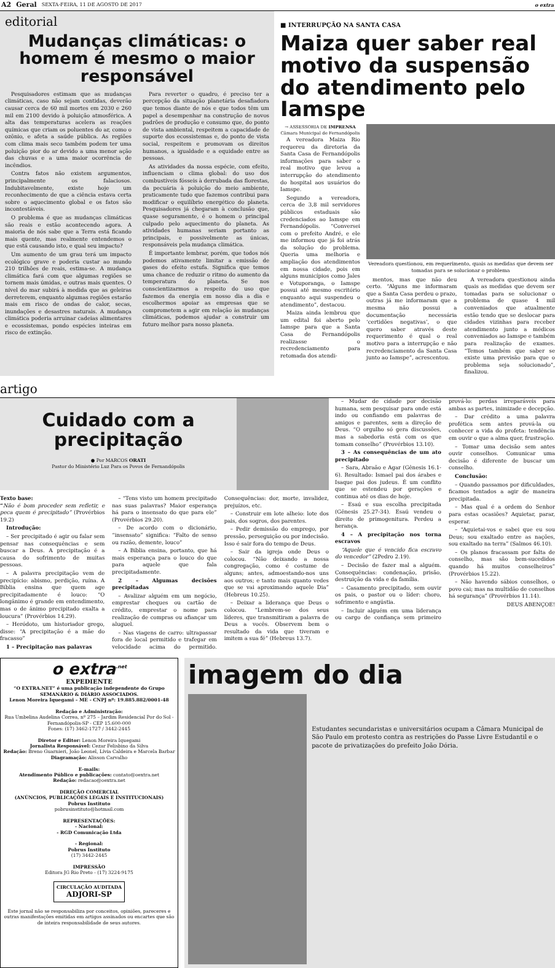A2 Geral SEXTA-FEIRA, 11 DE AGOSTO DE 2017 o extra
editorial
Mudanças climáticas: o homem é mesmo o maior responsável
Pesquisadores estimam que as mudanças climáticas, caso não sejam contidas, deverão causar cerca de 60 mil mortes em 2030 e 260 mil em 2100 devido à poluição atmosférica. A alta das temperaturas acelera as reações químicas que criam os poluentes do ar, como o ozônio, e afeta a saúde pública. As regiões com clima mais seco também podem ter uma poluição pior do ar devido a uma menor ação das chuvas e a uma maior ocorrência de incêndios.
Contra fatos não existem argumentos, principalmente os falaciosos. Indubitavelmente, existe hoje um reconhecimento de que a ciência estava certa sobre o aquecimento global e os fatos são incontestáveis.
O problema é que as mudanças climáticas são reais e estão acontecendo agora. A maioria de nós sabe que a Terra está ficando mais quente, mas realmente entendemos o que está causando isto, e qual seu impacto?
Um aumento de um grau terá um impacto ecológico grave e poderia custar ao mundo 210 trilhões de reais, estima-se. A mudança climática fará com que algumas regiões se tornem mais úmidas, e outras mais quentes. O nível do mar subirá à medida que as geleiras derreterem, enquanto algumas regiões estarão mais em risco de ondas de calor, secas, inundações e desastres naturais. A mudança climática poderia arruinar cadeias alimentares e ecossistemas, pondo espécies inteiras em risco de extinção.
Para reverter o quadro, é preciso ter a percepção da situação planetária desafiadora que temos diante de nós e que todos têm um papel a desempenhar na construção de novos padrões de produção e consumo que, do ponto de vista ambiental, respeitem a capacidade de suporte dos ecossistemas e, do ponto de vista social, respeitem e promovam os direitos humanos, a igualdade e a equidade entre as pessoas.
As atividades da nossa espécie, com efeito, influenciam o clima global: do uso dos combustíveis fósseis à derrubada das florestas, da pecuária à poluição do meio ambiente, praticamente tudo que fazemos contribui para modificar o equilíbrio energético do planeta. Pesquisadores já chegaram à conclusão que, quase seguramente, é o homem o principal culpado pelo aquecimento do planeta. As atividades humanas seriam portanto as principais, e possivelmente as únicas, responsáveis pela mudança climática.
É importante lembrar, porém, que todos nós podemos ativamente limitar a emissão de gases do efeito estufa. Significa que temos uma chance de reduzir o ritmo do aumento da temperatura do planeta. Se nos conscientizarmos a respeito do uso que fazemos da energia em nosso dia a dia e escolhermos apoiar as empresas que se comprometem a agir em relação às mudanças climáticas, podemos ajudar a construir um futuro melhor para nosso planeta.
■ INTERRUPÇÃO NA SANTA CASA
Maiza quer saber real motivo da suspensão do atendimento pelo Iamspe
→ ASSESSORIA DE IMPRENSA
Câmara Municipal de Fernandópolis
A vereadora Maiza Rio requereu da diretoria da Santa Casa de Fernandópolis informações para saber o real motivo que levou a interrupção do atendimento do hospital aos usuários do Iamspe.
Segundo a vereadora, cerca de 3,8 mil servidores públicos estaduais são credenciados ao Iamspe em Fernandópolis. “Conversei com o prefeito André, e ele me informou que já foi atrás da solução do problema. Queria uma melhoria e ampliação dos atendimentos em nossa cidade, pois em alguns municípios como Jales e Votuporanga, o Iamspe possui até mesmo escritório enquanto aqui suspendeu o atendimento”, destacou.
Maiza ainda lembrou que um edital foi aberto pelo Iamspe para que a Santa Casa de Fernandópolis realizasse o recredenciamento para retomada dos atendi-
Vereadora questionou, em requerimento, quais as medidas que devem ser tomadas para se solucionar o problema
mentos, mas que não deu certo. “Alguns me informaram que a Santa Casa perdeu o prazo, outras já me informaram que a mesma não possui a documentação necessária ‘certidões negativas’, o que quero saber através deste requerimento é qual o real motivo para a interrupção e não recredenciamento da Santa Casa junto ao Iamspe”, acrescentou.
A vereadora questionou ainda quais as medidas que devem ser tomadas para se solucionar o problema de quase 4 mil conveniados que atualmente estão tendo que se deslocar para cidades vizinhas para receber atendimento junto a médicos conveniados ao Iamspe e também para realização de exames. “Temos também que saber se existe uma previsão para que o problema seja solucionado”, finalizou.
artigo
Cuidado com a precipitação
● Por MARCOS ORATI
Pastor do Ministério Luz Para os Povos de Fernandópolis
Texto base:
“Não é bom proceder sem refletir, e peca quem é precipitado” (Provérbios 19.2)
Introdução:
– Ser precipitado é agir ou falar sem pensar nas consequências e sem buscar a Deus. A precipitação é a causa do sofrimento de muitas pessoas.
– A palavra precipitação vem de precipício: abismo, perdição, ruína. A Bíblia ensina que quem age precipitadamente é louco: “O longânimo é grande em entendimento, mas o de ânimo precipitado exalta a loucura” (Provérbios 14.29).
– Heródoto, um historiador grego, disse: “A precipitação é a mãe do fracasso”
1 – Precipitação nas palavras
– “Tens visto um homem precipitado nas suas palavras? Maior esperança há para o insensato do que para ele” (Provérbios 29.20).
– De acordo com o dicionário, “insensato” significa: “Falto de senso ou razão, demente, louco”
– A Bíblia ensina, portanto, que há mais esperança para o louco do que para aquele que fala precipitadamente.
2 – Algumas decisões precipitadas
– Avalizar alguém em um negócio, emprestar cheques ou cartão de crédito, emprestar o nome para realização de compras ou afiançar um aluguel.
– Nas viagens de carro: ultrapassar fora de local permitido e trafegar em velocidade acima do permitido. Consequências: dor, morte, invalidez, prejuízos, etc.
– Construir em lote alheio: lote dos pais, dos sogros, dos parentes.
– Pedir demissão do emprego, por pressão, perseguição ou por indecisão. Isso é sair fora do tempo de Deus.
– Sair da igreja onde Deus o colocou. “Não deixando a nossa congregação, como é costume de alguns; antes, admoestando-nos uns aos outros; e tanto mais quanto vedes que se vai aproximando aquele Dia” (Hebreus 10.25).
– Deixar a liderança que Deus o colocou. “Lembrem-se dos seus líderes, que transmitiram a palavra de Deus a vocês. Observem bem o resultado da vida que tiveram e imitem a sua fé” (Hebreus 13.7).
– Mudar de cidade por decisão humana, sem pesquisar para onde está indo ou confiando em palavras de amigos e parentes, sem a direção de Deus. “O orgulho só gera discussões, mas a sabedoria está com os que tomam conselho” (Provérbios 13.10).
3 – As consequências de um ato precipitado
– Sara, Abraão e Agar (Gênesis 16.1-6). Resultado: Ismael pai dos árabes e Isaque pai dos judeus. É um conflito que se estendeu por gerações e continua até os dias de hoje.
– Esaú e sua escolha precipitada (Gênesis 25.27-34). Esaú vendeu o direito de primogenitura. Perdeu a herança.
4 – A precipitação nos torna escravos
“Aquele que é vencido fica escravo do vencedor” (2Pedro 2.19).
– Decisão de fazer mal a alguém. Consequências: condenação, prisão, destruição da vida e da família.
– Casamento precipitado, sem ouvir os pais, o pastor ou o líder: choro, sofrimento e angústia.
– Incluir alguém em uma liderança ou cargo de confiança sem primeiro prová-lo: perdas irreparáveis para ambas as partes, inimizade e decepção.
– Dar crédito a uma palavra profética sem antes prová-la ou conhecer a vida do profeta: tendência em ouvir o que a alma quer, frustração.
– Tomar uma decisão sem antes ouvir conselhos. Comunicar uma decisão é diferente de buscar um conselho.
Conclusão:
– Quando passamos por dificuldades, ficamos tentados a agir de maneira precipitada.
– Mas qual é a ordem do Senhor para estas ocasiões? Aquietar, parar, esperar.
– “Aquietai-vos e sabei que eu sou Deus; sou exaltado entre as nações, sou exaltado na terra” (Salmos 46.10).
– Os planos fracassam por falta de conselho, mas são bem-sucedidos quando há muitos conselheiros” (Provérbios 15.22).
– Não havendo sábios conselhos, o povo cai; mas na multidão de conselhos há segurança” (Provérbios 11.14).
DEUS ABENÇOE!
o extra<sup>.net</sup>
EXPEDIENTE
“O EXTRA.NET” é uma publicação independente do Grupo SEMANÁRIO & DIÁRIO ASSOCIADOS.
Lenon Moreira Iquegami – ME - CNPJ nº: 19.885.882/0001-48
Redação e Administração:
Rua Umbelina Audelina Correa, nº 275 – Jardim Residencial Por do Sol - Fernandópolis-SP - CEP 15.600-000
Fones: (17) 3462-1727 / 3442-2445
Diretor e Editor: Lenon Moreira Iquegami
Jornalista Responsável: Cezar Felisbino da Silva
Redação: Breno Guarnieri, João Leonel, Lívia Caldeira e Marcela Barbar
Diagramação: Alisson Carvalho
E-mails:
Atendimento Público e publicações: contato@oextra.net
Redação: redacao@oextra.net
DIREÇÃO COMERCIAL
(ANÚNCIOS, PUBLICAÇÕES LEGAIS E INSTITUCIONAIS)
Pobrus Instituto
pobrusinstituto@hotmail.com
REPRESENTAÇÕES:
- Nacional:
- RGD Comunicação Ltda
- Regional:
Pobrus Instituto
(17) 3442-2445
IMPRESSÃO
Editora JG Rio Preto - (17) 3224-9175
CIRCULAÇÃO AUDITADA
ADJORI-SP
Este jornal não se responsabiliza por conceitos, opiniões, pareceres e outras manifestações emitidas em artigos assinados ou encartes que são de inteira responsabilidade de seus autores.
imagem do dia
Estudantes secundaristas e universitários ocupam a Câmara Municipal de São Paulo em protesto contra as restrições do Passe Livre Estudantil e o pacote de privatizações do prefeito João Dória.